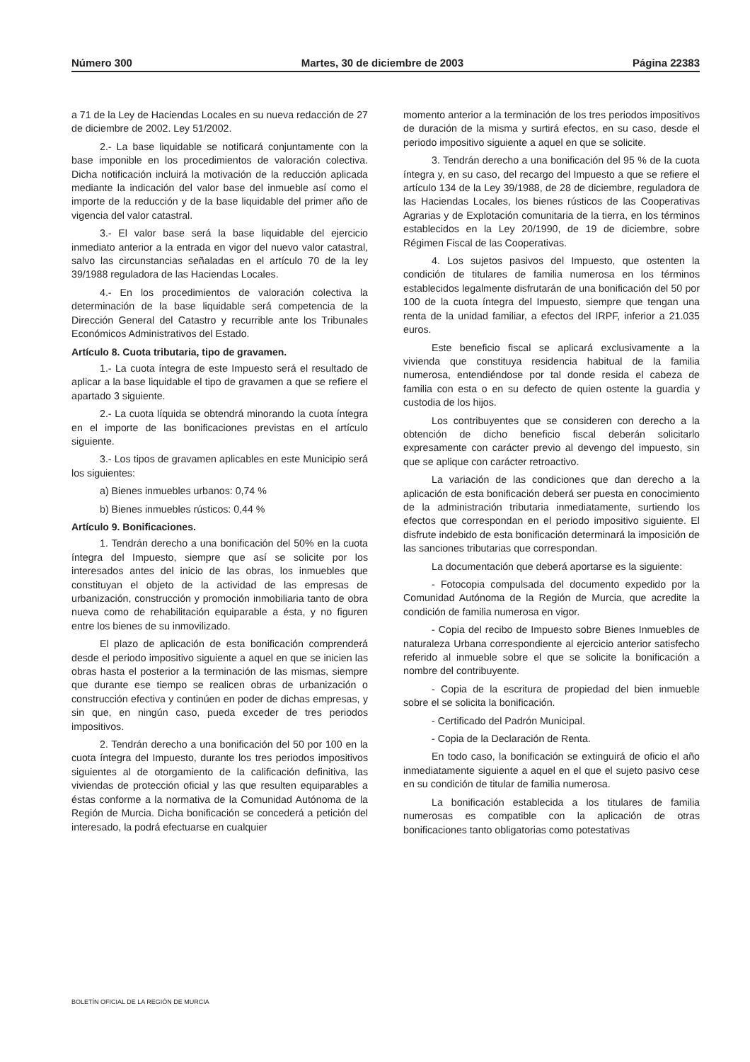Número 300 Martes, 30 de diciembre de 2003 Página 22383
a 71 de la Ley de Haciendas Locales en su nueva redacción de 27 de diciembre de 2002. Ley 51/2002.
2.- La base liquidable se notificará conjuntamente con la base imponible en los procedimientos de valoración colectiva. Dicha notificación incluirá la motivación de la reducción aplicada mediante la indicación del valor base del inmueble así como el importe de la reducción y de la base liquidable del primer año de vigencia del valor catastral.
3.- El valor base será la base liquidable del ejercicio inmediato anterior a la entrada en vigor del nuevo valor catastral, salvo las circunstancias señaladas en el artículo 70 de la ley 39/1988 reguladora de las Haciendas Locales.
4.- En los procedimientos de valoración colectiva la determinación de la base liquidable será competencia de la Dirección General del Catastro y recurrible ante los Tribunales Económicos Administrativos del Estado.
Artículo 8. Cuota tributaria, tipo de gravamen.
1.- La cuota íntegra de este Impuesto será el resultado de aplicar a la base liquidable el tipo de gravamen a que se refiere el apartado 3 siguiente.
2.- La cuota líquida se obtendrá minorando la cuota íntegra en el importe de las bonificaciones previstas en el artículo siguiente.
3.- Los tipos de gravamen aplicables en este Municipio será los siguientes:
a) Bienes inmuebles urbanos: 0,74 %
b) Bienes inmuebles rústicos: 0,44 %
Artículo 9. Bonificaciones.
1. Tendrán derecho a una bonificación del 50% en la cuota íntegra del Impuesto, siempre que así se solicite por los interesados antes del inicio de las obras, los inmuebles que constituyan el objeto de la actividad de las empresas de urbanización, construcción y promoción inmobiliaria tanto de obra nueva como de rehabilitación equiparable a ésta, y no figuren entre los bienes de su inmovilizado.
El plazo de aplicación de esta bonificación comprenderá desde el periodo impositivo siguiente a aquel en que se inicien las obras hasta el posterior a la terminación de las mismas, siempre que durante ese tiempo se realicen obras de urbanización o construcción efectiva y continúen en poder de dichas empresas, y sin que, en ningún caso, pueda exceder de tres periodos impositivos.
2. Tendrán derecho a una bonificación del 50 por 100 en la cuota íntegra del Impuesto, durante los tres periodos impositivos siguientes al de otorgamiento de la calificación definitiva, las viviendas de protección oficial y las que resulten equiparables a éstas conforme a la normativa de la Comunidad Autónoma de la Región de Murcia. Dicha bonificación se concederá a petición del interesado, la podrá efectuarse en cualquier
momento anterior a la terminación de los tres periodos impositivos de duración de la misma y surtirá efectos, en su caso, desde el periodo impositivo siguiente a aquel en que se solicite.
3. Tendrán derecho a una bonificación del 95 % de la cuota íntegra y, en su caso, del recargo del Impuesto a que se refiere el artículo 134 de la Ley 39/1988, de 28 de diciembre, reguladora de las Haciendas Locales, los bienes rústicos de las Cooperativas Agrarias y de Explotación comunitaria de la tierra, en los términos establecidos en la Ley 20/1990, de 19 de diciembre, sobre Régimen Fiscal de las Cooperativas.
4. Los sujetos pasivos del Impuesto, que ostenten la condición de titulares de familia numerosa en los términos establecidos legalmente disfrutarán de una bonificación del 50 por 100 de la cuota íntegra del Impuesto, siempre que tengan una renta de la unidad familiar, a efectos del IRPF, inferior a 21.035 euros.
Este beneficio fiscal se aplicará exclusivamente a la vivienda que constituya residencia habitual de la familia numerosa, entendiéndose por tal donde resida el cabeza de familia con esta o en su defecto de quien ostente la guardia y custodia de los hijos.
Los contribuyentes que se consideren con derecho a la obtención de dicho beneficio fiscal deberán solicitarlo expresamente con carácter previo al devengo del impuesto, sin que se aplique con carácter retroactivo.
La variación de las condiciones que dan derecho a la aplicación de esta bonificación deberá ser puesta en conocimiento de la administración tributaria inmediatamente, surtiendo los efectos que correspondan en el periodo impositivo siguiente. El disfrute indebido de esta bonificación determinará la imposición de las sanciones tributarias que correspondan.
La documentación que deberá aportarse es la siguiente:
- Fotocopia compulsada del documento expedido por la Comunidad Autónoma de la Región de Murcia, que acredite la condición de familia numerosa en vigor.
- Copia del recibo de Impuesto sobre Bienes Inmuebles de naturaleza Urbana correspondiente al ejercicio anterior satisfecho referido al inmueble sobre el que se solicite la bonificación a nombre del contribuyente.
- Copia de la escritura de propiedad del bien inmueble sobre el se solicita la bonificación.
- Certificado del Padrón Municipal.
- Copia de la Declaración de Renta.
En todo caso, la bonificación se extinguirá de oficio el año inmediatamente siguiente a aquel en el que el sujeto pasivo cese en su condición de titular de familia numerosa.
La bonificación establecida a los titulares de familia numerosas es compatible con la aplicación de otras bonificaciones tanto obligatorias como potestativas
BOLETÍN OFICIAL DE LA REGIÓN DE MURCIA